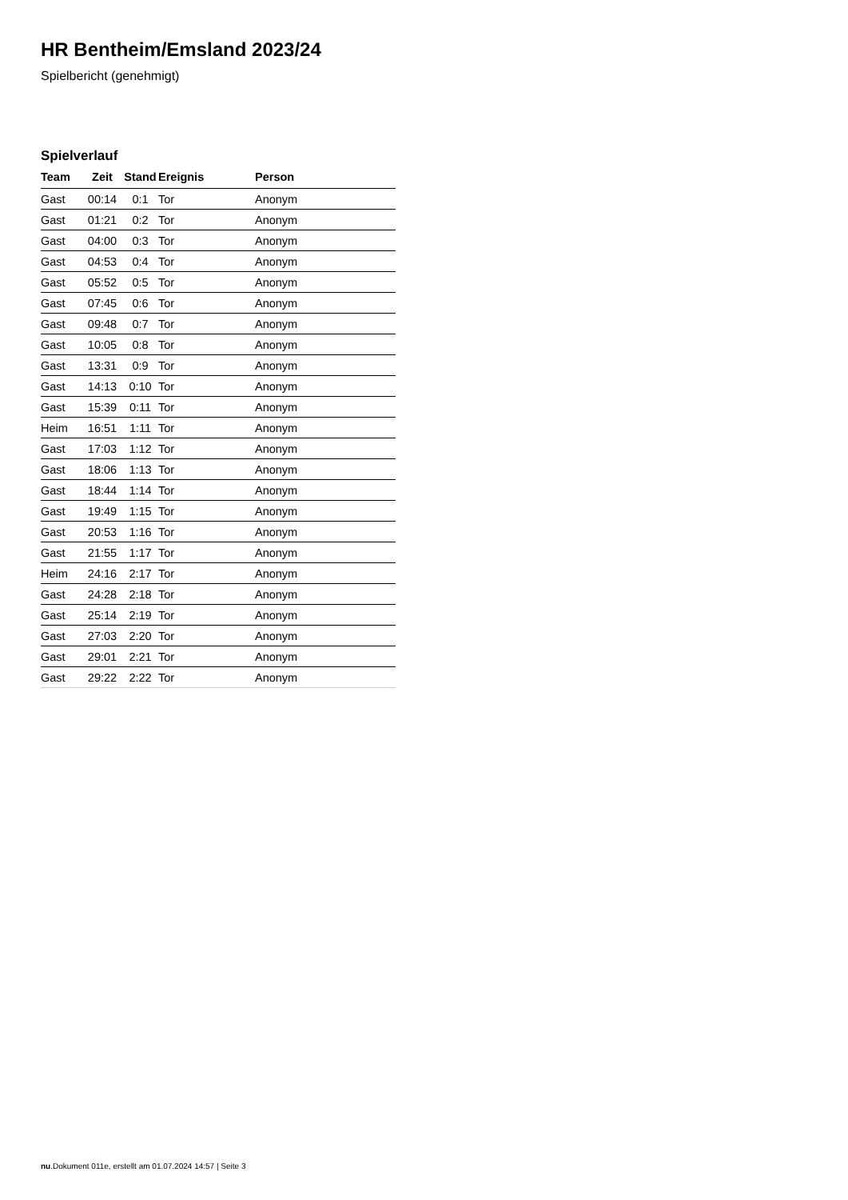HR Bentheim/Emsland 2023/24
Spielbericht (genehmigt)
Spielverlauf
| Team | Zeit | Stand | Ereignis | Person |
| --- | --- | --- | --- | --- |
| Gast | 00:14 | 0:1 | Tor | Anonym |
| Gast | 01:21 | 0:2 | Tor | Anonym |
| Gast | 04:00 | 0:3 | Tor | Anonym |
| Gast | 04:53 | 0:4 | Tor | Anonym |
| Gast | 05:52 | 0:5 | Tor | Anonym |
| Gast | 07:45 | 0:6 | Tor | Anonym |
| Gast | 09:48 | 0:7 | Tor | Anonym |
| Gast | 10:05 | 0:8 | Tor | Anonym |
| Gast | 13:31 | 0:9 | Tor | Anonym |
| Gast | 14:13 | 0:10 | Tor | Anonym |
| Gast | 15:39 | 0:11 | Tor | Anonym |
| Heim | 16:51 | 1:11 | Tor | Anonym |
| Gast | 17:03 | 1:12 | Tor | Anonym |
| Gast | 18:06 | 1:13 | Tor | Anonym |
| Gast | 18:44 | 1:14 | Tor | Anonym |
| Gast | 19:49 | 1:15 | Tor | Anonym |
| Gast | 20:53 | 1:16 | Tor | Anonym |
| Gast | 21:55 | 1:17 | Tor | Anonym |
| Heim | 24:16 | 2:17 | Tor | Anonym |
| Gast | 24:28 | 2:18 | Tor | Anonym |
| Gast | 25:14 | 2:19 | Tor | Anonym |
| Gast | 27:03 | 2:20 | Tor | Anonym |
| Gast | 29:01 | 2:21 | Tor | Anonym |
| Gast | 29:22 | 2:22 | Tor | Anonym |
nu.Dokument 011e, erstellt am 01.07.2024 14:57 | Seite 3